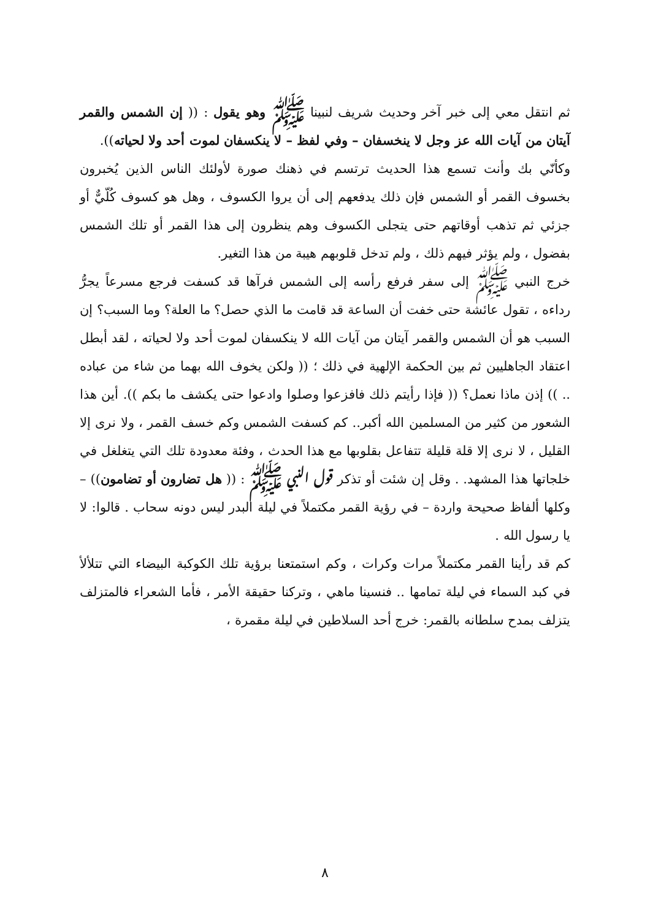ثم انتقل معي إلى خبر آخر وحديث شريف لنبينا ﷺ وهو يقول : (( إن الشمس والقمر آيتان من آيات الله عز وجل لا ينخسفان – وفي لفظ – لا ينكسفان لموت أحد ولا لحياته)).
وكأنّي بك وأنت تسمع هذا الحديث ترتسم في ذهنك صورة لأولئك الناس الذين يُخبرون بخسوف القمر أو الشمس فإن ذلك يدفعهم إلى أن يروا الكسوف ، وهل هو كسوف كُلّيٌّ أو جزئي ثم تذهب أوقاتهم حتى يتجلى الكسوف وهم ينظرون إلى هذا القمر أو تلك الشمس بفضول ، ولم يؤثر فيهم ذلك ، ولم تدخل قلوبهم هيبة من هذا التغير.
خرج النبي ﷺ إلى سفر فرفع رأسه إلى الشمس فرآها قد كسفت فرجع مسرعاً يجرُّ رداءه ، تقول عائشة حتى خفت أن الساعة قد قامت ما الذي حصل؟ ما العلة؟ وما السبب؟ إن السبب هو أن الشمس والقمر آيتان من آيات الله لا ينكسفان لموت أحد ولا لحياته ، لقد أبطل اعتقاد الجاهليين ثم بين الحكمة الإلهية في ذلك ؛ (( ولكن يخوف الله بهما من شاء من عباده .. )) إذن ماذا نعمل؟ (( فإذا رأيتم ذلك فافزعوا وصلوا وادعوا حتى يكشف ما بكم )). أين هذا الشعور من كثير من المسلمين الله أكبر.. كم كسفت الشمس وكم خسف القمر ، ولا نرى إلا القليل ، لا نرى إلا قلة قليلة تتفاعل بقلوبها مع هذا الحدث ، وفئة معدودة تلك التي يتغلغل في خلجاتها هذا المشهد. . وقل إن شئت أو تذكر قول النبي ﷺ : (( هل تضارون أو تضامون)) – وكلها ألفاظ صحيحة واردة – في رؤية القمر مكتملاً في ليلة البدر ليس دونه سحاب . قالوا: لا يا رسول الله .
كم قد رأينا القمر مكتملاً مرات وكرات ، وكم استمتعنا برؤية تلك الكوكبة البيضاء التي تتلألأ في كبد السماء في ليلة تمامها .. فنسينا ماهي ، وتركنا حقيقة الأمر ، فأما الشعراء فالمتزلف يتزلف بمدح سلطانه بالقمر: خرج أحد السلاطين في ليلة مقمرة ،
٨